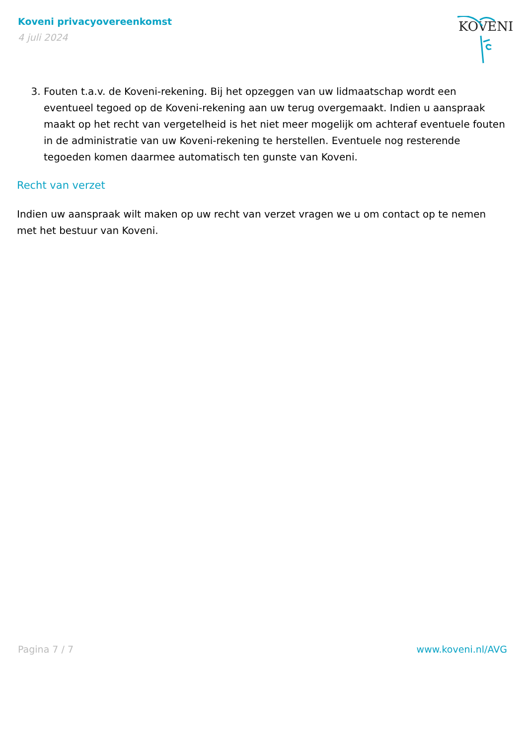Koveni privacyovereenkomst
4 juli 2024
KOVENI
3. Fouten t.a.v. de Koveni-rekening. Bij het opzeggen van uw lidmaatschap wordt een eventueel tegoed op de Koveni-rekening aan uw terug overgemaakt. Indien u aanspraak maakt op het recht van vergetelheid is het niet meer mogelijk om achteraf eventuele fouten in de administratie van uw Koveni-rekening te herstellen. Eventuele nog resterende tegoeden komen daarmee automatisch ten gunste van Koveni.
Recht van verzet
Indien uw aanspraak wilt maken op uw recht van verzet vragen we u om contact op te nemen met het bestuur van Koveni.
Pagina 7 / 7 www.koveni.nl/AVG